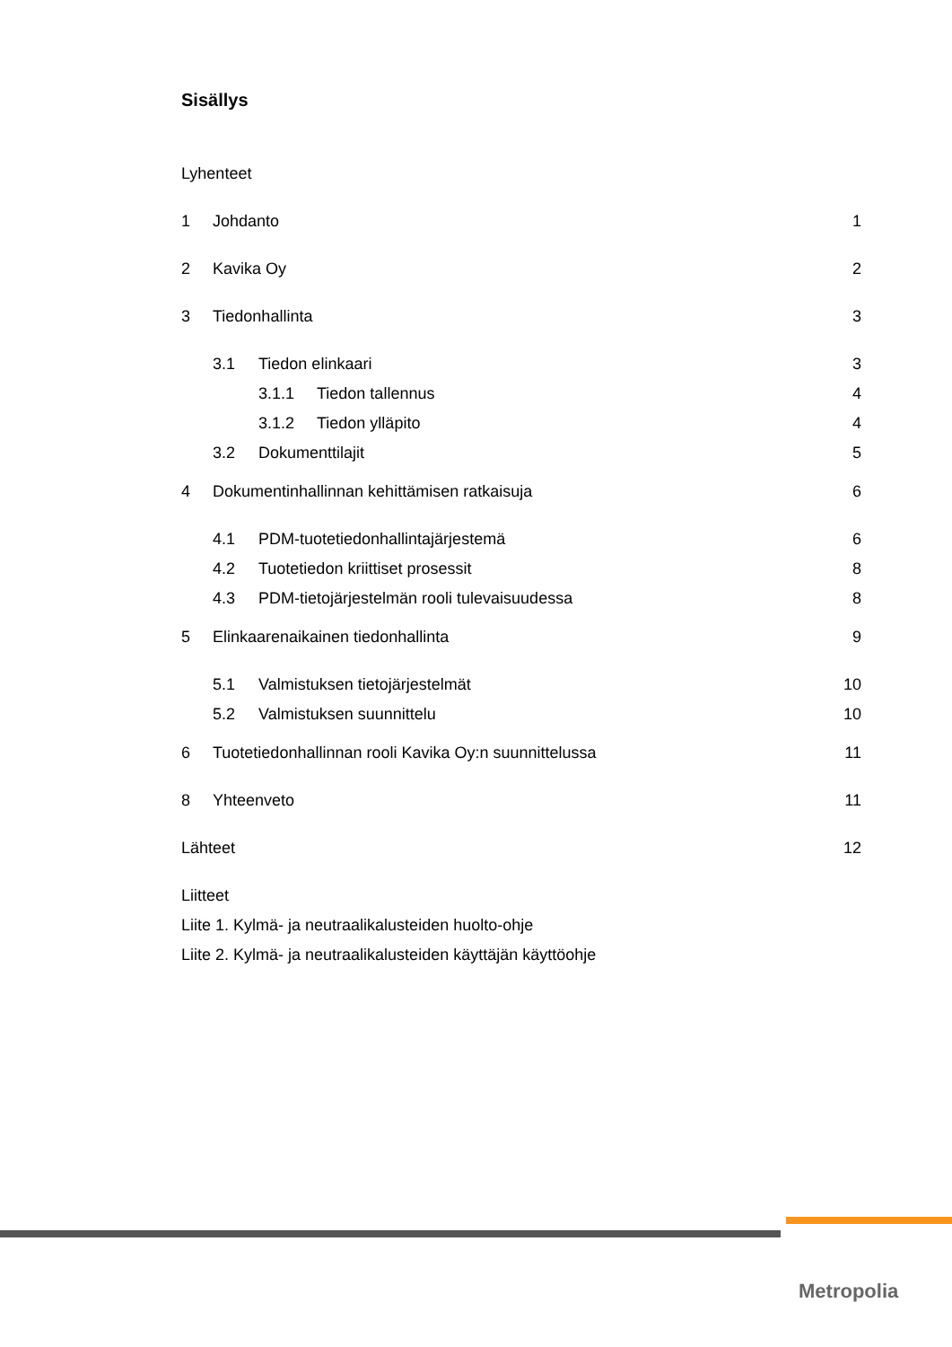Sisällys
Lyhenteet
1 Johdanto 1
2 Kavika Oy 2
3 Tiedonhallinta 3
3.1 Tiedon elinkaari 3
3.1.1 Tiedon tallennus 4
3.1.2 Tiedon ylläpito 4
3.2 Dokumenttilajit 5
4 Dokumentinhallinnan kehittämisen ratkaisuja 6
4.1 PDM-tuotetiedonhallintajärjestemä 6
4.2 Tuotetiedon kriittiset prosessit 8
4.3 PDM-tietojärjestelmän rooli tulevaisuudessa 8
5 Elinkaarenaikainen tiedonhallinta 9
5.1 Valmistuksen tietojärjestelmät 10
5.2 Valmistuksen suunnittelu 10
6 Tuotetiedonhallinnan rooli Kavika Oy:n suunnittelussa 11
8 Yhteenveto 11
Lähteet 12
Liitteet
Liite 1. Kylmä- ja neutraalikalusteiden huolto-ohje
Liite 2. Kylmä- ja neutraalikalusteiden käyttäjän käyttöohje
Metropolia